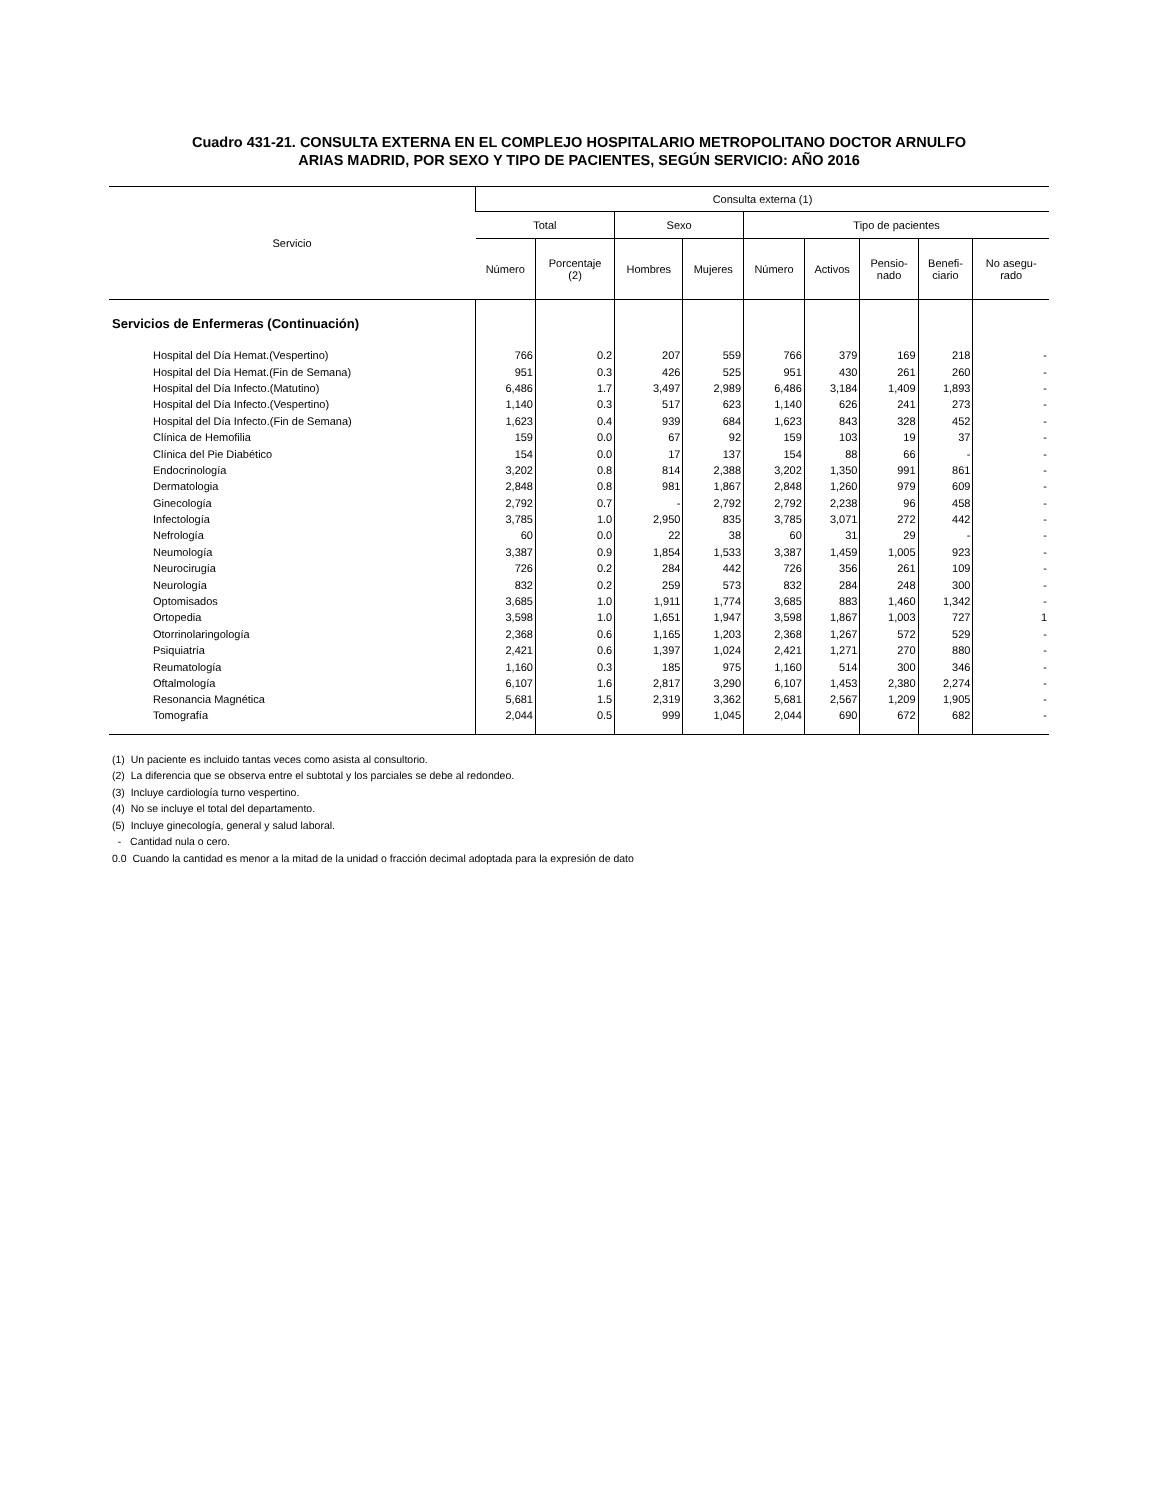Cuadro 431-21. CONSULTA EXTERNA EN EL COMPLEJO HOSPITALARIO METROPOLITANO DOCTOR ARNULFO
ARIAS MADRID, POR SEXO Y TIPO DE PACIENTES, SEGÚN SERVICIO: AÑO 2016
| Servicio | Consulta externa (1) | | | | | | | | |
| --- | --- | --- | --- | --- | --- | --- | --- | --- | --- |
| | Total | | Sexo | | Tipo de pacientes | | | | |
| | Número | Porcentaje (2) | Hombres | Mujeres | Número | Activos | Pensio- nado | Benefi- ciario | No asegu- rado |
| Servicios de Enfermeras (Continuación) | | | | | | | | | |
| Hospital del Día Hemat.(Vespertino) | 766 | 0.2 | 207 | 559 | 766 | 379 | 169 | 218 | - |
| Hospital del Día Hemat.(Fin de Semana) | 951 | 0.3 | 426 | 525 | 951 | 430 | 261 | 260 | - |
| Hospital del Día Infecto.(Matutino) | 6,486 | 1.7 | 3,497 | 2,989 | 6,486 | 3,184 | 1,409 | 1,893 | - |
| Hospital del Día Infecto.(Vespertino) | 1,140 | 0.3 | 517 | 623 | 1,140 | 626 | 241 | 273 | - |
| Hospital del Día Infecto.(Fin de Semana) | 1,623 | 0.4 | 939 | 684 | 1,623 | 843 | 328 | 452 | - |
| Clínica de Hemofilia | 159 | 0.0 | 67 | 92 | 159 | 103 | 19 | 37 | - |
| Clínica del Pie Diabético | 154 | 0.0 | 17 | 137 | 154 | 88 | 66 | - | - |
| Endocrinología | 3,202 | 0.8 | 814 | 2,388 | 3,202 | 1,350 | 991 | 861 | - |
| Dermatologia | 2,848 | 0.8 | 981 | 1,867 | 2,848 | 1,260 | 979 | 609 | - |
| Ginecología | 2,792 | 0.7 | - | 2,792 | 2,792 | 2,238 | 96 | 458 | - |
| Infectología | 3,785 | 1.0 | 2,950 | 835 | 3,785 | 3,071 | 272 | 442 | - |
| Nefrología | 60 | 0.0 | 22 | 38 | 60 | 31 | 29 | - | - |
| Neumología | 3,387 | 0.9 | 1,854 | 1,533 | 3,387 | 1,459 | 1,005 | 923 | - |
| Neurocirugía | 726 | 0.2 | 284 | 442 | 726 | 356 | 261 | 109 | - |
| Neurología | 832 | 0.2 | 259 | 573 | 832 | 284 | 248 | 300 | - |
| Optomisados | 3,685 | 1.0 | 1,911 | 1,774 | 3,685 | 883 | 1,460 | 1,342 | - |
| Ortopedia | 3,598 | 1.0 | 1,651 | 1,947 | 3,598 | 1,867 | 1,003 | 727 | 1 |
| Otorrinolaringología | 2,368 | 0.6 | 1,165 | 1,203 | 2,368 | 1,267 | 572 | 529 | - |
| Psiquiatría | 2,421 | 0.6 | 1,397 | 1,024 | 2,421 | 1,271 | 270 | 880 | - |
| Reumatología | 1,160 | 0.3 | 185 | 975 | 1,160 | 514 | 300 | 346 | - |
| Oftalmología | 6,107 | 1.6 | 2,817 | 3,290 | 6,107 | 1,453 | 2,380 | 2,274 | - |
| Resonancia Magnética | 5,681 | 1.5 | 2,319 | 3,362 | 5,681 | 2,567 | 1,209 | 1,905 | - |
| Tomografía | 2,044 | 0.5 | 999 | 1,045 | 2,044 | 690 | 672 | 682 | - |
(1) Un paciente es incluido tantas veces como asista al consultorio.
(2) La diferencia que se observa entre el subtotal y los parciales se debe al redondeo.
(3) Incluye cardiología turno vespertino.
(4) No se incluye el total del departamento.
(5) Incluye ginecología, general y salud laboral.
- Cantidad nula o cero.
0.0 Cuando la cantidad es menor a la mitad de la unidad o fracción decimal adoptada para la expresión de dato